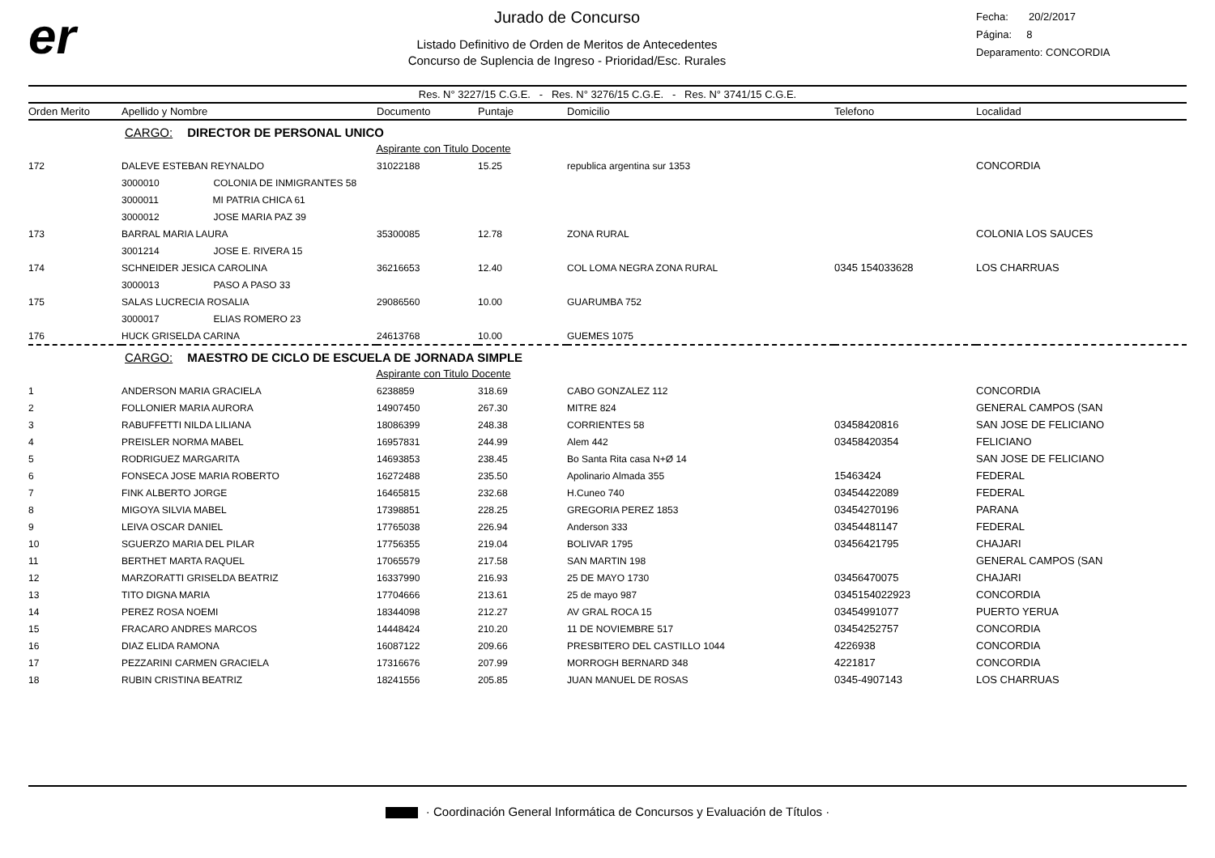er
Jurado de Concurso
Listado Definitivo de Orden de Meritos de Antecedentes
Concurso de Suplencia de Ingreso - Prioridad/Esc. Rurales
Fecha: 20/2/2017
Página: 8
Deparamento: CONCORDIA
Res. N° 3227/15 C.G.E. - Res. N° 3276/15 C.G.E. - Res. N° 3741/15 C.G.E.
| Orden Merito | Apellido y Nombre | Documento | Puntaje | Domicilio | Telefono | Localidad |
| --- | --- | --- | --- | --- | --- | --- |
| | CARGO: DIRECTOR DE PERSONAL UNICO | | | | | |
| | Aspirante con Titulo Docente | | | | | |
| 172 | DALEVE ESTEBAN REYNALDO | 31022188 | 15.25 | republica argentina sur 1353 | | CONCORDIA |
| | 3000010 COLONIA DE INMIGRANTES 58 | | | | | |
| | 3000011 MI PATRIA CHICA 61 | | | | | |
| | 3000012 JOSE MARIA PAZ 39 | | | | | |
| 173 | BARRAL MARIA LAURA | 35300085 | 12.78 | ZONA RURAL | | COLONIA LOS SAUCES |
| | 3001214 JOSE E. RIVERA 15 | | | | | |
| 174 | SCHNEIDER JESICA CAROLINA | 36216653 | 12.40 | COL LOMA NEGRA ZONA RURAL | 0345 154033628 | LOS CHARRUAS |
| | 3000013 PASO A PASO 33 | | | | | |
| 175 | SALAS LUCRECIA ROSALIA | 29086560 | 10.00 | GUARUMBA 752 | | |
| | 3000017 ELIAS ROMERO 23 | | | | | |
| 176 | HUCK GRISELDA CARINA | 24613768 | 10.00 | GUEMES 1075 | | |
| | CARGO: MAESTRO DE CICLO DE ESCUELA DE JORNADA SIMPLE | | | | | |
| | Aspirante con Titulo Docente | | | | | |
| 1 | ANDERSON MARIA GRACIELA | 6238859 | 318.69 | CABO GONZALEZ 112 | | CONCORDIA |
| 2 | FOLLONIER MARIA AURORA | 14907450 | 267.30 | MITRE 824 | | GENERAL CAMPOS (SAN |
| 3 | RABUFFETTI NILDA LILIANA | 18086399 | 248.38 | CORRIENTES 58 | 03458420816 | SAN JOSE DE FELICIANO |
| 4 | PREISLER NORMA MABEL | 16957831 | 244.99 | Alem 442 | 03458420354 | FELICIANO |
| 5 | RODRIGUEZ MARGARITA | 14693853 | 238.45 | Bo Santa Rita casa N+Ø 14 | | SAN JOSE DE FELICIANO |
| 6 | FONSECA JOSE MARIA ROBERTO | 16272488 | 235.50 | Apolinario Almada 355 | 15463424 | FEDERAL |
| 7 | FINK ALBERTO JORGE | 16465815 | 232.68 | H.Cuneo 740 | 03454422089 | FEDERAL |
| 8 | MIGOYA SILVIA MABEL | 17398851 | 228.25 | GREGORIA PEREZ 1853 | 03454270196 | PARANA |
| 9 | LEIVA OSCAR DANIEL | 17765038 | 226.94 | Anderson 333 | 03454481147 | FEDERAL |
| 10 | SGUERZO MARIA DEL PILAR | 17756355 | 219.04 | BOLIVAR 1795 | 03456421795 | CHAJARI |
| 11 | BERTHET MARTA RAQUEL | 17065579 | 217.58 | SAN MARTIN 198 | | GENERAL CAMPOS (SAN |
| 12 | MARZORATTI GRISELDA BEATRIZ | 16337990 | 216.93 | 25 DE MAYO 1730 | 03456470075 | CHAJARI |
| 13 | TITO DIGNA MARIA | 17704666 | 213.61 | 25 de mayo 987 | 0345154022923 | CONCORDIA |
| 14 | PEREZ ROSA NOEMI | 18344098 | 212.27 | AV GRAL ROCA 15 | 03454991077 | PUERTO YERUA |
| 15 | FRACARO ANDRES MARCOS | 14448424 | 210.20 | 11 DE NOVIEMBRE 517 | 03454252757 | CONCORDIA |
| 16 | DIAZ ELIDA RAMONA | 16087122 | 209.66 | PRESBITERO DEL CASTILLO 1044 | 4226938 | CONCORDIA |
| 17 | PEZZARINI CARMEN GRACIELA | 17316676 | 207.99 | MORROGH BERNARD 348 | 4221817 | CONCORDIA |
| 18 | RUBIN CRISTINA BEATRIZ | 18241556 | 205.85 | JUAN MANUEL DE ROSAS | 0345-4907143 | LOS CHARRUAS |
· Coordinación General Informática de Concursos y Evaluación de Títulos ·